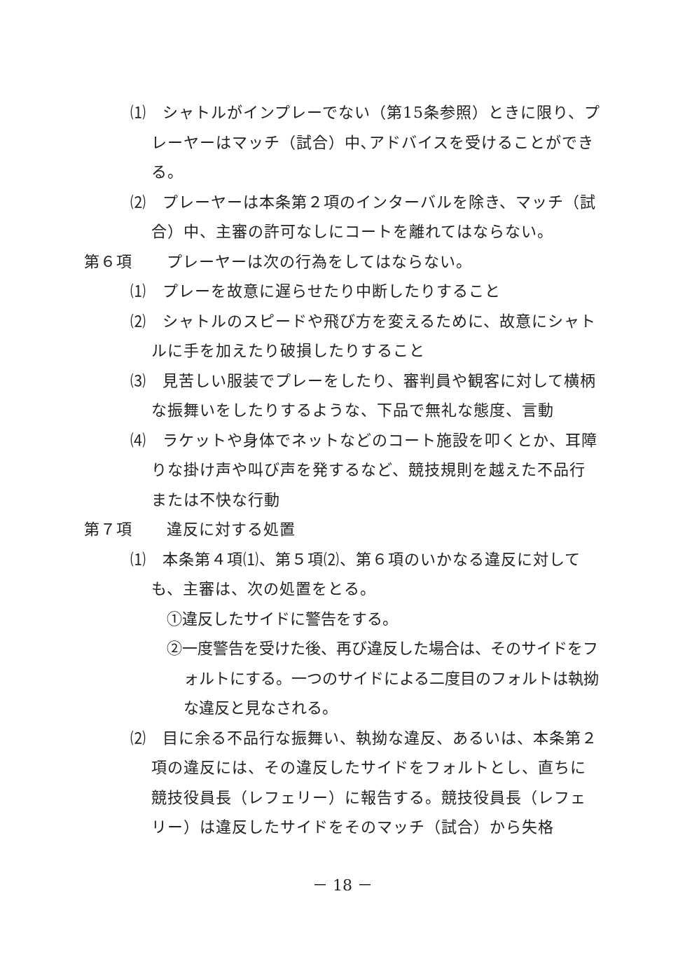⑴　シャトルがインプレーでない（第15条参照）ときに限り、プレーヤーはマッチ（試合）中､アドバイスを受けることができる。
⑵　プレーヤーは本条第２項のインターバルを除き、マッチ（試合）中、主審の許可なしにコートを離れてはならない。
第６項 プレーヤーは次の行為をしてはならない。
⑴　プレーを故意に遅らせたり中断したりすること
⑵　シャトルのスピードや飛び方を変えるために、故意にシャトルに手を加えたり破損したりすること
⑶　見苦しい服装でプレーをしたり、審判員や観客に対して横柄な振舞いをしたりするような、下品で無礼な態度、言動
⑷　ラケットや身体でネットなどのコート施設を叩くとか、耳障りな掛け声や叫び声を発するなど、競技規則を越えた不品行または不快な行動
第７項 違反に対する処置
⑴　本条第４項⑴、第５項⑵、第６項のいかなる違反に対しても、主審は、次の処置をとる。
①違反したサイドに警告をする。
②一度警告を受けた後、再び違反した場合は、そのサイドをフォルトにする。一つのサイドによる二度目のフォルトは執拗な違反と見なされる。
⑵　目に余る不品行な振舞い、執拗な違反、あるいは、本条第２項の違反には、その違反したサイドをフォルトとし、直ちに競技役員長（レフェリー）に報告する。競技役員長（レフェリー）は違反したサイドをそのマッチ（試合）から失格
－ 18 －